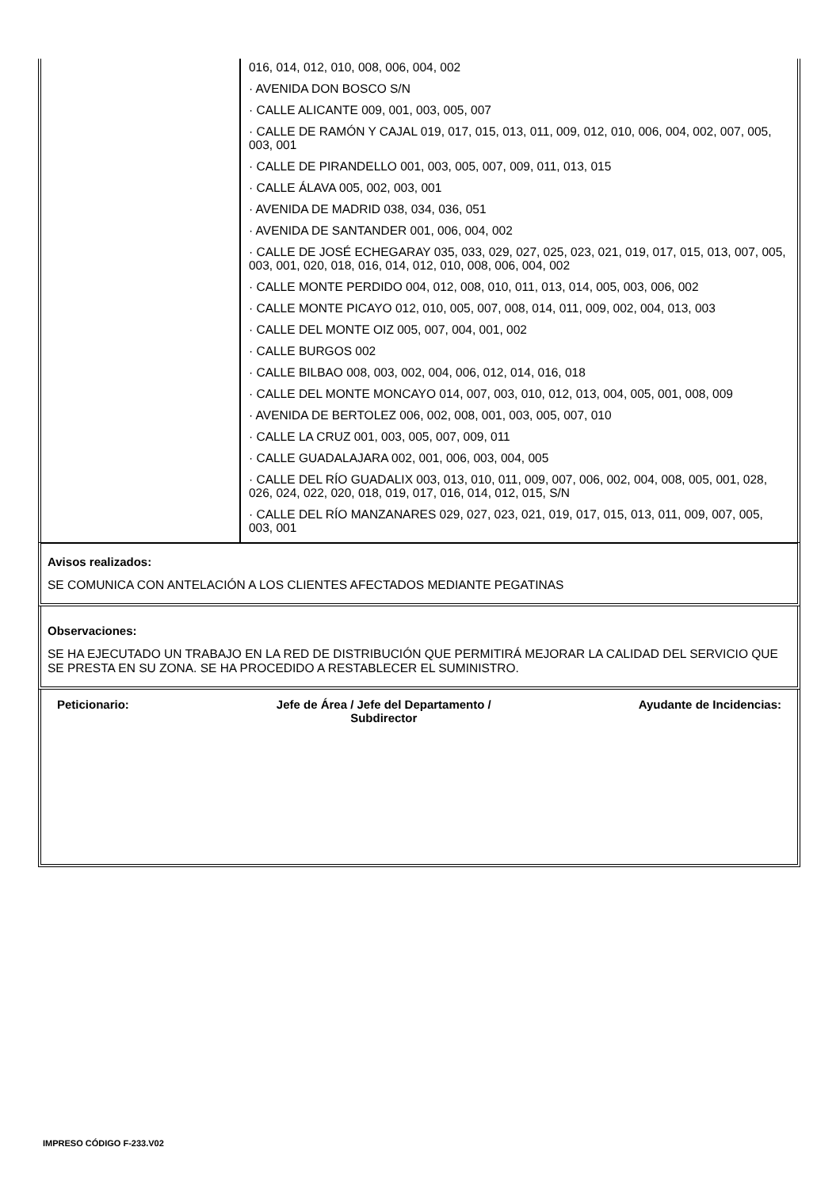016, 014, 012, 010, 008, 006, 004, 002
· AVENIDA DON BOSCO S/N
· CALLE ALICANTE 009, 001, 003, 005, 007
· CALLE DE RAMÓN Y CAJAL 019, 017, 015, 013, 011, 009, 012, 010, 006, 004, 002, 007, 005, 003, 001
· CALLE DE PIRANDELLO 001, 003, 005, 007, 009, 011, 013, 015
· CALLE ÁLAVA 005, 002, 003, 001
· AVENIDA DE MADRID 038, 034, 036, 051
· AVENIDA DE SANTANDER 001, 006, 004, 002
· CALLE DE JOSÉ ECHEGARAY 035, 033, 029, 027, 025, 023, 021, 019, 017, 015, 013, 007, 005, 003, 001, 020, 018, 016, 014, 012, 010, 008, 006, 004, 002
· CALLE MONTE PERDIDO 004, 012, 008, 010, 011, 013, 014, 005, 003, 006, 002
· CALLE MONTE PICAYO 012, 010, 005, 007, 008, 014, 011, 009, 002, 004, 013, 003
· CALLE DEL MONTE OIZ 005, 007, 004, 001, 002
· CALLE BURGOS 002
· CALLE BILBAO 008, 003, 002, 004, 006, 012, 014, 016, 018
· CALLE DEL MONTE MONCAYO 014, 007, 003, 010, 012, 013, 004, 005, 001, 008, 009
· AVENIDA DE BERTOLEZ 006, 002, 008, 001, 003, 005, 007, 010
· CALLE LA CRUZ 001, 003, 005, 007, 009, 011
· CALLE GUADALAJARA 002, 001, 006, 003, 004, 005
· CALLE DEL RÍO GUADALIX 003, 013, 010, 011, 009, 007, 006, 002, 004, 008, 005, 001, 028, 026, 024, 022, 020, 018, 019, 017, 016, 014, 012, 015, S/N
· CALLE DEL RÍO MANZANARES 029, 027, 023, 021, 019, 017, 015, 013, 011, 009, 007, 005, 003, 001
Avisos realizados:
SE COMUNICA CON ANTELACIÓN A LOS CLIENTES AFECTADOS MEDIANTE PEGATINAS
Observaciones:
SE HA EJECUTADO UN TRABAJO EN LA RED DE DISTRIBUCIÓN QUE PERMITIRÁ MEJORAR LA CALIDAD DEL SERVICIO QUE SE PRESTA EN SU ZONA. SE HA PROCEDIDO A RESTABLECER EL SUMINISTRO.
Peticionario: Jefe de Área / Jefe del Departamento /
Subdirector Ayudante de Incidencias:
IMPRESO CÓDIGO F-233.V02